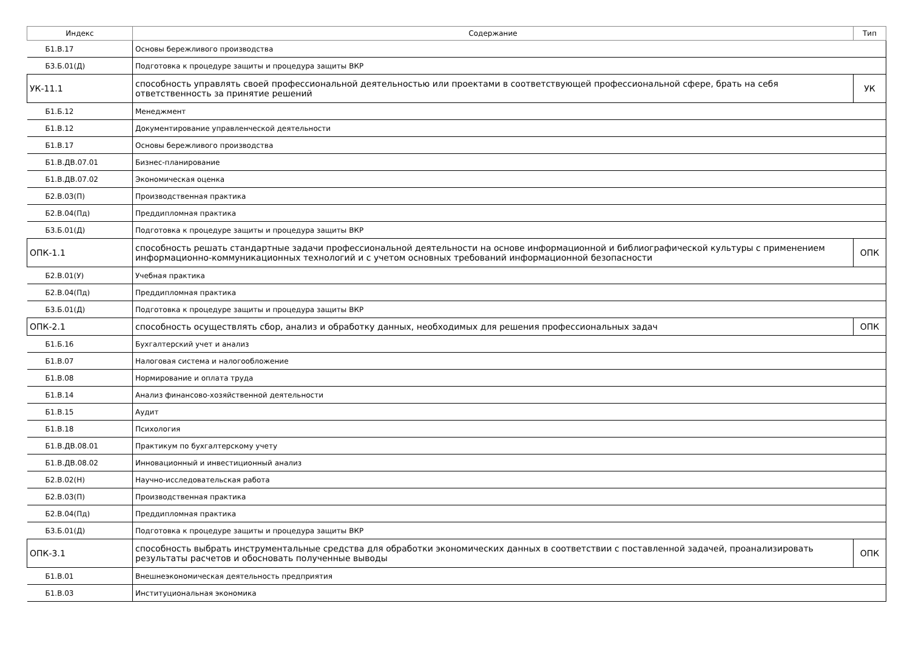| Индекс | Содержание | Тип |
| --- | --- | --- |
| Б1.В.17 | Основы бережливого производства | |
| Б3.Б.01(Д) | Подготовка к процедуре защиты и процедура защиты ВКР | |
| УК-11.1 | способность управлять своей профессиональной деятельностью или проектами в соответствующей профессиональной сфере, брать на себя ответственность за принятие решений | УК |
| Б1.Б.12 | Менеджмент | |
| Б1.В.12 | Документирование управленческой деятельности | |
| Б1.В.17 | Основы бережливого производства | |
| Б1.В.ДВ.07.01 | Бизнес-планирование | |
| Б1.В.ДВ.07.02 | Экономическая оценка | |
| Б2.В.03(П) | Производственная практика | |
| Б2.В.04(Пд) | Преддипломная практика | |
| Б3.Б.01(Д) | Подготовка к процедуре защиты и процедура защиты ВКР | |
| ОПК-1.1 | способность решать стандартные задачи профессиональной деятельности на основе информационной и библиографической культуры с применением информационно-коммуникационных технологий и с учетом основных требований информационной безопасности | ОПК |
| Б2.В.01(У) | Учебная практика | |
| Б2.В.04(Пд) | Преддипломная практика | |
| Б3.Б.01(Д) | Подготовка к процедуре защиты и процедура защиты ВКР | |
| ОПК-2.1 | способность осуществлять сбор, анализ и обработку данных, необходимых для решения профессиональных задач | ОПК |
| Б1.Б.16 | Бухгалтерский учет и анализ | |
| Б1.В.07 | Налоговая система и налогообложение | |
| Б1.В.08 | Нормирование и оплата труда | |
| Б1.В.14 | Анализ финансово-хозяйственной деятельности | |
| Б1.В.15 | Аудит | |
| Б1.В.18 | Психология | |
| Б1.В.ДВ.08.01 | Практикум по бухгалтерскому учету | |
| Б1.В.ДВ.08.02 | Инновационный и инвестиционный анализ | |
| Б2.В.02(Н) | Научно-исследовательская работа | |
| Б2.В.03(П) | Производственная практика | |
| Б2.В.04(Пд) | Преддипломная практика | |
| Б3.Б.01(Д) | Подготовка к процедуре защиты и процедура защиты ВКР | |
| ОПК-3.1 | способность выбрать инструментальные средства для обработки экономических данных в соответствии с поставленной задачей, проанализировать результаты расчетов и обосновать полученные выводы | ОПК |
| Б1.В.01 | Внешнеэкономическая деятельность предприятия | |
| Б1.В.03 | Институциональная экономика | |